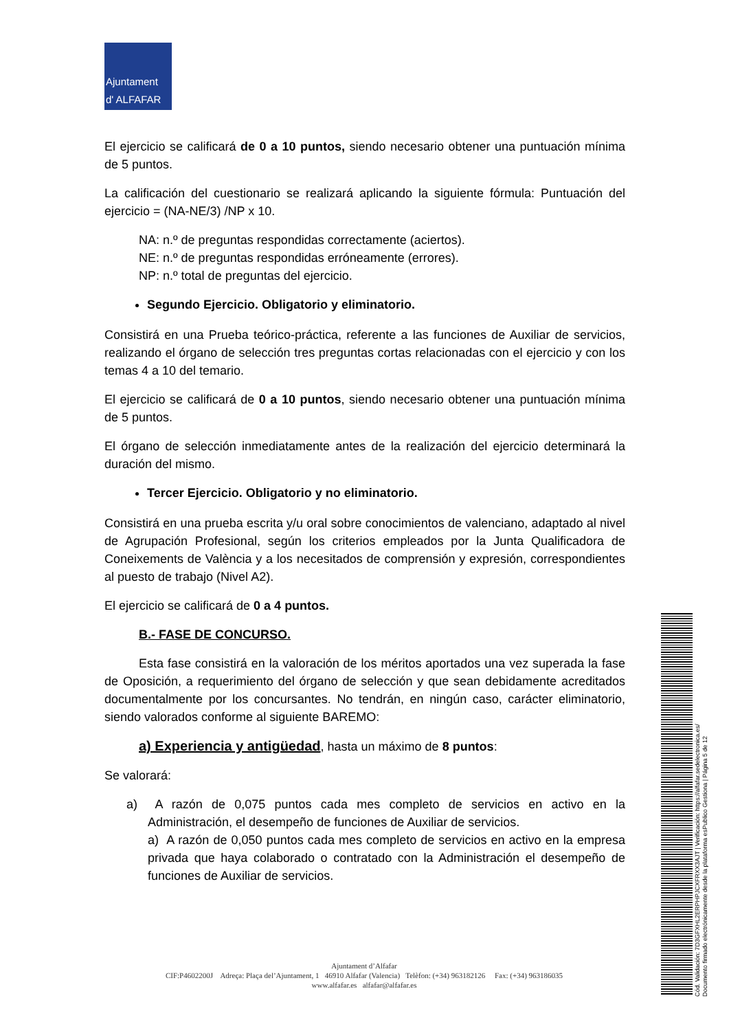Ajuntament
d' ALFAFAR
El ejercicio se calificará de 0 a 10 puntos, siendo necesario obtener una puntuación mínima de 5 puntos.
La calificación del cuestionario se realizará aplicando la siguiente fórmula: Puntuación del ejercicio = (NA-NE/3) /NP x 10.
NA: n.º de preguntas respondidas correctamente (aciertos).
NE: n.º de preguntas respondidas erróneamente (errores).
NP: n.º total de preguntas del ejercicio.
Segundo Ejercicio. Obligatorio y eliminatorio.
Consistirá en una Prueba teórico-práctica, referente a las funciones de Auxiliar de servicios, realizando el órgano de selección tres preguntas cortas relacionadas con el ejercicio y con los temas 4 a 10 del temario.
El ejercicio se calificará de 0 a 10 puntos, siendo necesario obtener una puntuación mínima de 5 puntos.
El órgano de selección inmediatamente antes de la realización del ejercicio determinará la duración del mismo.
Tercer Ejercicio. Obligatorio y no eliminatorio.
Consistirá en una prueba escrita y/u oral sobre conocimientos de valenciano, adaptado al nivel de Agrupación Profesional, según los criterios empleados por la Junta Qualificadora de Coneixements de València y a los necesitados de comprensión y expresión, correspondientes al puesto de trabajo (Nivel A2).
El ejercicio se calificará de 0 a 4 puntos.
B.- FASE DE CONCURSO.
Esta fase consistirá en la valoración de los méritos aportados una vez superada la fase de Oposición, a requerimiento del órgano de selección y que sean debidamente acreditados documentalmente por los concursantes. No tendrán, en ningún caso, carácter eliminatorio, siendo valorados conforme al siguiente BAREMO:
a) Experiencia y antigüedad, hasta un máximo de 8 puntos:
Se valorará:
a) A razón de 0,075 puntos cada mes completo de servicios en activo en la Administración, el desempeño de funciones de Auxiliar de servicios.
a) A razón de 0,050 puntos cada mes completo de servicios en activo en la empresa privada que haya colaborado o contratado con la Administración el desempeño de funciones de Auxiliar de servicios.
Cód. Validación: 7D3GFXHL2ERPHPJCXFRXX3AJT | Verificación: https://alfafar.sedelectronica.es/
Documento firmado electrónicamente desde la plataforma esPublico Gestiona | Página 5 de 12
Ajuntament d’Alfafar
CIF:P4602200J Adreça: Plaça del’Ajuntament, 1 46910 Alfafar (Valencia) Telèfon: (+34) 963182126 Fax: (+34) 963186035
www.alfafar.es alfafar@alfafar.es